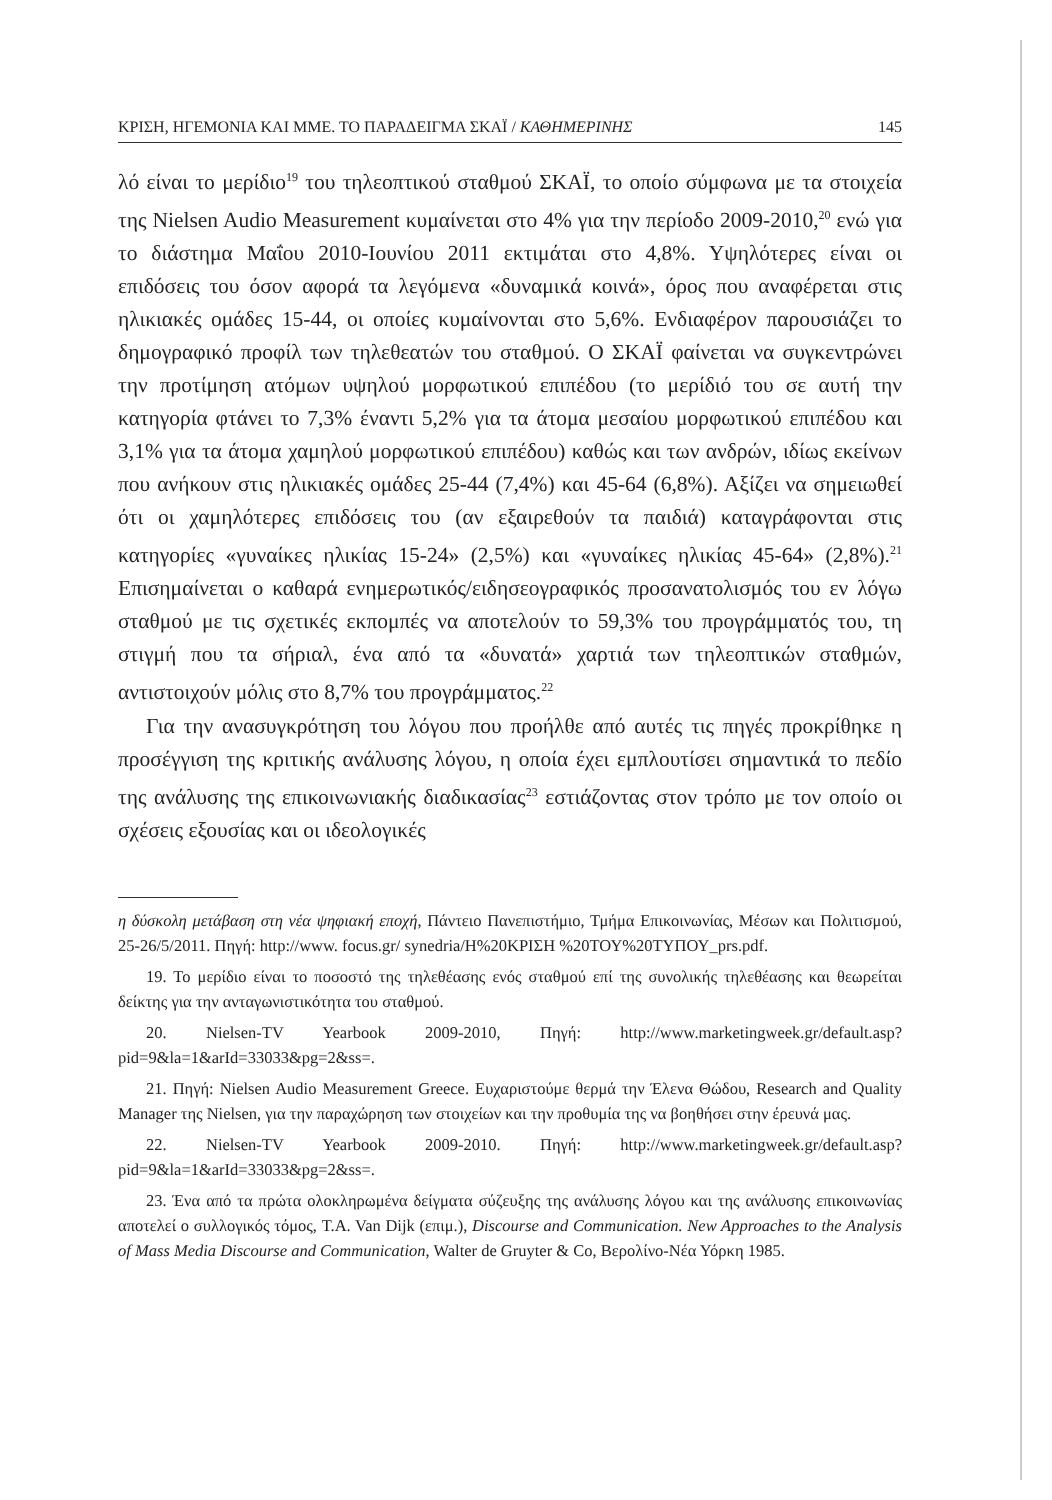ΚΡΙΣΗ, ΗΓΕΜΟΝΙΑ ΚΑΙ ΜΜΕ. ΤΟ ΠΑΡΑΔΕΙΓΜΑ ΣΚΑΪ / ΚΑΘΗΜΕΡΙΝΗΣ 145
λό είναι το μερίδιο<sup>19</sup> του τηλεοπτικού σταθμού ΣΚΑΪ, το οποίο σύμφωνα με τα στοιχεία της Nielsen Audio Measurement κυμαίνεται στο 4% για την περίοδο 2009-2010,<sup>20</sup> ενώ για το διάστημα Μαΐου 2010-Ιουνίου 2011 εκτιμάται στο 4,8%. Υψηλότερες είναι οι επιδόσεις του όσον αφορά τα λεγόμενα «δυναμικά κοινά», όρος που αναφέρεται στις ηλικιακές ομάδες 15-44, οι οποίες κυμαίνονται στο 5,6%. Ενδιαφέρον παρουσιάζει το δημογραφικό προφίλ των τηλεθεατών του σταθμού. Ο ΣΚΑΪ φαίνεται να συγκεντρώνει την προτίμηση ατόμων υψηλού μορφωτικού επιπέδου (το μερίδιό του σε αυτή την κατηγορία φτάνει το 7,3% έναντι 5,2% για τα άτομα μεσαίου μορφωτικού επιπέδου και 3,1% για τα άτομα χαμηλού μορφωτικού επιπέδου) καθώς και των ανδρών, ιδίως εκείνων που ανήκουν στις ηλικιακές ομάδες 25-44 (7,4%) και 45-64 (6,8%). Αξίζει να σημειωθεί ότι οι χαμηλότερες επιδόσεις του (αν εξαιρεθούν τα παιδιά) καταγράφονται στις κατηγορίες «γυναίκες ηλικίας 15-24» (2,5%) και «γυναίκες ηλικίας 45-64» (2,8%).<sup>21</sup> Επισημαίνεται ο καθαρά ενημερωτικός/ειδησεογραφικός προσανατολισμός του εν λόγω σταθμού με τις σχετικές εκπομπές να αποτελούν το 59,3% του προγράμματός του, τη στιγμή που τα σήριαλ, ένα από τα «δυνατά» χαρτιά των τηλεοπτικών σταθμών, αντιστοιχούν μόλις στο 8,7% του προγράμματος.<sup>22</sup>
Για την ανασυγκρότηση του λόγου που προήλθε από αυτές τις πηγές προκρίθηκε η προσέγγιση της κριτικής ανάλυσης λόγου, η οποία έχει εμπλουτίσει σημαντικά το πεδίο της ανάλυσης της επικοινωνιακής διαδικασίας<sup>23</sup> εστιάζοντας στον τρόπο με τον οποίο οι σχέσεις εξουσίας και οι ιδεολογικές
η δύσκολη μετάβαση στη νέα ψηφιακή εποχή, Πάντειο Πανεπιστήμιο, Τμήμα Επικοινωνίας, Μέσων και Πολιτισμού, 25-26/5/2011. Πηγή: http://www. focus.gr/ synedria/Η%20ΚΡΙΣΗ %20ΤΟΥ%20ΤΥΠΟΥ_prs.pdf.
19. Το μερίδιο είναι το ποσοστό της τηλεθέασης ενός σταθμού επί της συνολικής τηλεθέασης και θεωρείται δείκτης για την ανταγωνιστικότητα του σταθμού.
20. Nielsen-TV Yearbook 2009-2010, Πηγή: http://www.marketingweek.gr/default.asp?pid=9&la=1&arId=33033&pg=2&ss=.
21. Πηγή: Nielsen Audio Measurement Greece. Ευχαριστούμε θερμά την Έλενα Θώδου, Research and Quality Manager της Nielsen, για την παραχώρηση των στοιχείων και την προθυμία της να βοηθήσει στην έρευνά μας.
22. Nielsen-TV Yearbook 2009-2010. Πηγή: http://www.marketingweek.gr/default.asp?pid=9&la=1&arId=33033&pg=2&ss=.
23. Ένα από τα πρώτα ολοκληρωμένα δείγματα σύζευξης της ανάλυσης λόγου και της ανάλυσης επικοινωνίας αποτελεί ο συλλογικός τόμος, T.A. Van Dijk (επιμ.), Discourse and Communication. New Approaches to the Analysis of Mass Media Discourse and Communication, Walter de Gruyter & Co, Βερολίνο-Νέα Υόρκη 1985.